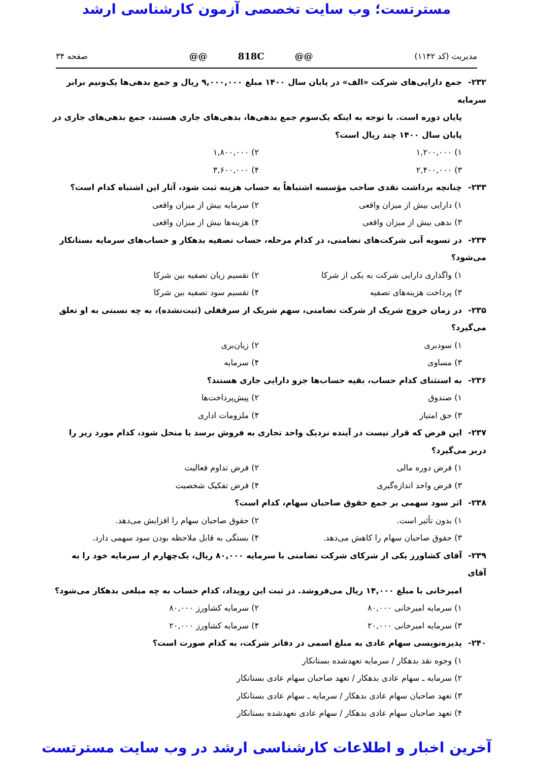مسترتست؛ وب سایت تخصصی آزمون کارشناسی ارشد
مدیریت (کد ۱۱۴۲) @@ 818C @@ صفحه ۳۴
۲۳۲- جمع دارایی‌های شرکت «الف» در پایان سال ۱۴۰۰ مبلغ ۹,۰۰۰,۰۰۰ ریال و جمع بدهی‌ها یک‌ونیم برابر سرمایه
پایان دوره است. با توجه به اینکه یک‌سوم جمع بدهی‌ها، بدهی‌های جاری هستند، جمع بدهی‌های جاری در پایان سال ۱۴۰۰ چند ریال است؟
۱) ۱,۲۰۰,۰۰۰
۲) ۱,۸۰۰,۰۰۰
۳) ۲,۴۰۰,۰۰۰
۴) ۳,۶۰۰,۰۰۰
۲۳۳- چنانچه برداشت نقدی صاحب مؤسسه اشتباهاً به حساب هزینه ثبت شود، آثار این اشتباه کدام است؟
۱) دارایی بیش از میزان واقعی
۲) سرمایه بیش از میزان واقعی
۳) بدهی بیش از میزان واقعی
۴) هزینه‌ها بیش از میزان واقعی
۲۳۴- در تسویه آنی شرکت‌های تضامنی، در کدام مرحله، حساب تصفیه بدهکار و حساب‌های سرمایه بستانکار می‌شود؟
۱) واگذاری دارایی شرکت به یکی از شرکا
۲) تقسیم زیان تصفیه بین شرکا
۳) پرداخت هزینه‌های تصفیه
۴) تقسیم سود تصفیه بین شرکا
۲۳۵- در زمان خروج شریک از شرکت تضامنی، سهم شریک از سرقفلی (ثبت‌نشده)، به چه نسبتی به او تعلق می‌گیرد؟
۱) سودبری
۲) زیان‌بری
۳) مساوی
۴) سرمایه
۲۳۶- به استثنای کدام حساب، بقیه حساب‌ها جزو دارایی جاری هستند؟
۱) صندوق
۲) پیش‌پرداخت‌ها
۳) حق امتیاز
۴) ملزومات اداری
۲۳۷- این فرض که قرار نیست در آینده نزدیک واحد تجاری به فروش برسد یا منحل شود، کدام مورد زیر را دربر می‌گیرد؟
۱) فرض دوره مالی
۲) فرض تداوم فعالیت
۳) فرض واحد اندازه‌گیری
۴) فرض تفکیک شخصیت
۲۳۸- اثر سود سهمی بر جمع حقوق صاحبان سهام، کدام است؟
۱) بدون تأثیر است.
۲) حقوق صاحبان سهام را افزایش می‌دهد.
۳) حقوق صاحبان سهام را کاهش می‌دهد.
۴) بستگی به قابل ملاحظه بودن سود سهمی دارد.
۲۳۹- آقای کشاورز یکی از شرکای شرکت تضامنی با سرمایه ۸۰,۰۰۰ ریال، یک‌چهارم از سرمایه خود را به آقای
امیرخانی با مبلغ ۱۴,۰۰۰ ریال می‌فروشد. در ثبت این رویداد، کدام حساب به چه مبلغی بدهکار می‌شود؟
۱) سرمایه امیرخانی ۸۰,۰۰۰
۲) سرمایه کشاورز ۸۰,۰۰۰
۳) سرمایه امیرخانی ۲۰,۰۰۰
۴) سرمایه کشاورز ۲۰,۰۰۰
۲۴۰- پذیره‌نویسی سهام عادی به مبلغ اسمی در دفاتر شرکت، به کدام صورت است؟
۱) وجوه نقد بدهکار / سرمایه تعهدشده بستانکار
۲) سرمایه ـ سهام عادی بدهکار / تعهد صاحبان سهام عادی بستانکار
۳) تعهد صاحبان سهام عادی بدهکار / سرمایه ـ سهام عادی بستانکار
۴) تعهد صاحبان سهام عادی بدهکار / سهام عادی تعهدشده بستانکار
آخرین اخبار و اطلاعات کارشناسی ارشد در وب سایت مسترتست